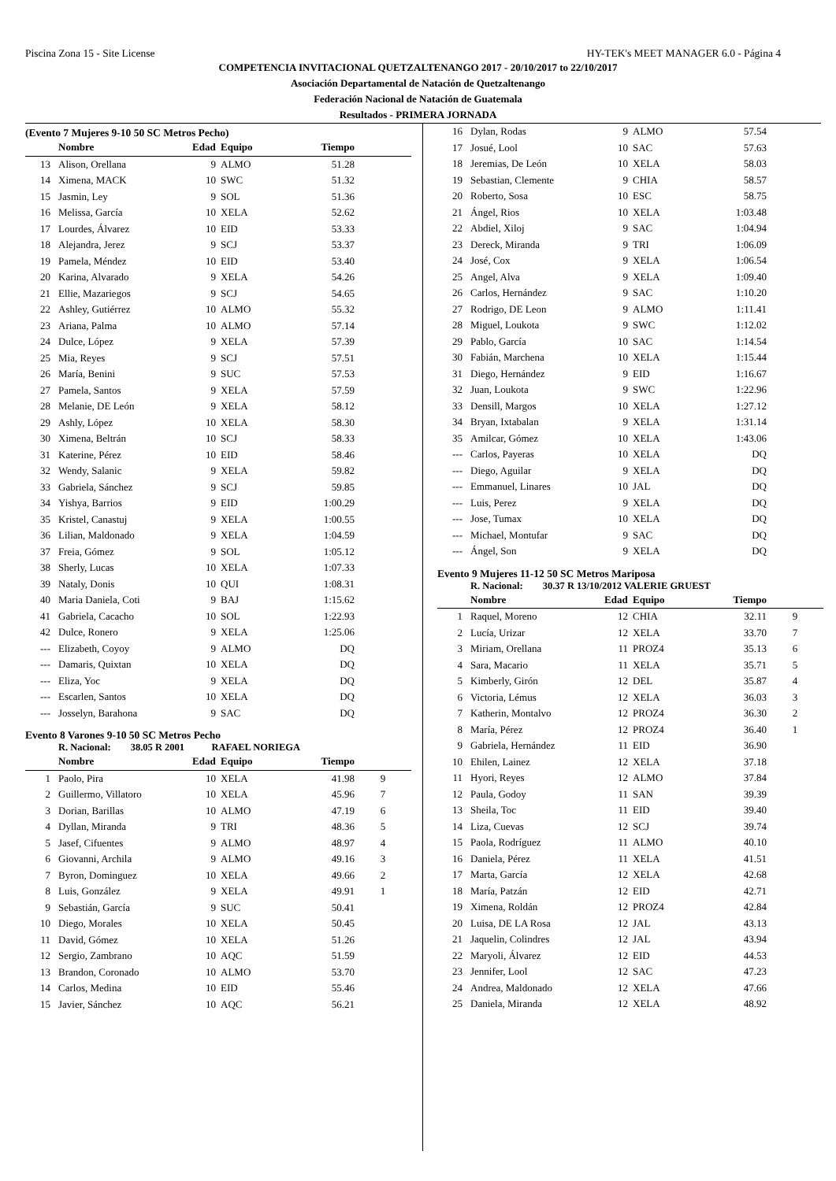Piscina Zona 15 - Site License HY-TEK's MEET MANAGER 6.0 - Página 4
COMPETENCIA INVITACIONAL QUETZALTENANGO 2017 - 20/10/2017 to 22/10/2017
Asociación Departamental de Natación de Quetzaltenango
Federación Nacional de Natación de Guatemala
Resultados - PRIMERA JORNADA
(Evento 7 Mujeres 9-10 50 SC Metros Pecho)
| | Nombre | Edad | Equipo | Tiempo | |
| --- | --- | --- | --- | --- | --- |
| 13 | Alison, Orellana | 9 | ALMO | 51.28 | |
| 14 | Ximena, MACK | 10 | SWC | 51.32 | |
| 15 | Jasmin, Ley | 9 | SOL | 51.36 | |
| 16 | Melissa, García | 10 | XELA | 52.62 | |
| 17 | Lourdes, Álvarez | 10 | EID | 53.33 | |
| 18 | Alejandra, Jerez | 9 | SCJ | 53.37 | |
| 19 | Pamela, Méndez | 10 | EID | 53.40 | |
| 20 | Karina, Alvarado | 9 | XELA | 54.26 | |
| 21 | Ellie, Mazariegos | 9 | SCJ | 54.65 | |
| 22 | Ashley, Gutiérrez | 10 | ALMO | 55.32 | |
| 23 | Ariana, Palma | 10 | ALMO | 57.14 | |
| 24 | Dulce, López | 9 | XELA | 57.39 | |
| 25 | Mia, Reyes | 9 | SCJ | 57.51 | |
| 26 | María, Benini | 9 | SUC | 57.53 | |
| 27 | Pamela, Santos | 9 | XELA | 57.59 | |
| 28 | Melanie, DE León | 9 | XELA | 58.12 | |
| 29 | Ashly, López | 10 | XELA | 58.30 | |
| 30 | Ximena, Beltrán | 10 | SCJ | 58.33 | |
| 31 | Katerine, Pérez | 10 | EID | 58.46 | |
| 32 | Wendy, Salanic | 9 | XELA | 59.82 | |
| 33 | Gabriela, Sánchez | 9 | SCJ | 59.85 | |
| 34 | Yishya, Barrios | 9 | EID | 1:00.29 | |
| 35 | Kristel, Canastuj | 9 | XELA | 1:00.55 | |
| 36 | Lilian, Maldonado | 9 | XELA | 1:04.59 | |
| 37 | Freia, Gómez | 9 | SOL | 1:05.12 | |
| 38 | Sherly, Lucas | 10 | XELA | 1:07.33 | |
| 39 | Nataly, Donis | 10 | QUI | 1:08.31 | |
| 40 | Maria Daniela, Coti | 9 | BAJ | 1:15.62 | |
| 41 | Gabriela, Cacacho | 10 | SOL | 1:22.93 | |
| 42 | Dulce, Ronero | 9 | XELA | 1:25.06 | |
| --- | Elizabeth, Coyoy | 9 | ALMO | DQ | |
| --- | Damaris, Quixtan | 10 | XELA | DQ | |
| --- | Eliza, Yoc | 9 | XELA | DQ | |
| --- | Escarlen, Santos | 10 | XELA | DQ | |
| --- | Josselyn, Barahona | 9 | SAC | DQ | |
Evento 8 Varones 9-10 50 SC Metros Pecho
R. Nacional: 38.05 R 2001 RAFAEL NORIEGA
| | Nombre | Edad | Equipo | Tiempo | |
| --- | --- | --- | --- | --- | --- |
| 1 | Paolo, Pira | 10 | XELA | 41.98 | 9 |
| 2 | Guillermo, Villatoro | 10 | XELA | 45.96 | 7 |
| 3 | Dorian, Barillas | 10 | ALMO | 47.19 | 6 |
| 4 | Dyllan, Miranda | 9 | TRI | 48.36 | 5 |
| 5 | Jasef, Cifuentes | 9 | ALMO | 48.97 | 4 |
| 6 | Giovanni, Archila | 9 | ALMO | 49.16 | 3 |
| 7 | Byron, Dominguez | 10 | XELA | 49.66 | 2 |
| 8 | Luis, González | 9 | XELA | 49.91 | 1 |
| 9 | Sebastián, García | 9 | SUC | 50.41 | |
| 10 | Diego, Morales | 10 | XELA | 50.45 | |
| 11 | David, Gómez | 10 | XELA | 51.26 | |
| 12 | Sergio, Zambrano | 10 | AQC | 51.59 | |
| 13 | Brandon, Coronado | 10 | ALMO | 53.70 | |
| 14 | Carlos, Medina | 10 | EID | 55.46 | |
| 15 | Javier, Sánchez | 10 | AQC | 56.21 | |
| 16 | Dylan, Rodas | 9 | ALMO | 57.54 | |
| 17 | Josué, Lool | 10 | SAC | 57.63 | |
| 18 | Jeremias, De León | 10 | XELA | 58.03 | |
| 19 | Sebastian, Clemente | 9 | CHIA | 58.57 | |
| 20 | Roberto, Sosa | 10 | ESC | 58.75 | |
| 21 | Ángel, Rios | 10 | XELA | 1:03.48 | |
| 22 | Abdiel, Xiloj | 9 | SAC | 1:04.94 | |
| 23 | Dereck, Miranda | 9 | TRI | 1:06.09 | |
| 24 | José, Cox | 9 | XELA | 1:06.54 | |
| 25 | Angel, Alva | 9 | XELA | 1:09.40 | |
| 26 | Carlos, Hernández | 9 | SAC | 1:10.20 | |
| 27 | Rodrigo, DE Leon | 9 | ALMO | 1:11.41 | |
| 28 | Miguel, Loukota | 9 | SWC | 1:12.02 | |
| 29 | Pablo, García | 10 | SAC | 1:14.54 | |
| 30 | Fabián, Marchena | 10 | XELA | 1:15.44 | |
| 31 | Diego, Hernández | 9 | EID | 1:16.67 | |
| 32 | Juan, Loukota | 9 | SWC | 1:22.96 | |
| 33 | Densill, Margos | 10 | XELA | 1:27.12 | |
| 34 | Bryan, Ixtabalan | 9 | XELA | 1:31.14 | |
| 35 | Amilcar, Gómez | 10 | XELA | 1:43.06 | |
| --- | Carlos, Payeras | 10 | XELA | DQ | |
| --- | Diego, Aguilar | 9 | XELA | DQ | |
| --- | Emmanuel, Linares | 10 | JAL | DQ | |
| --- | Luis, Perez | 9 | XELA | DQ | |
| --- | Jose, Tumax | 10 | XELA | DQ | |
| --- | Michael, Montufar | 9 | SAC | DQ | |
| --- | Ángel, Son | 9 | XELA | DQ | |
Evento 9 Mujeres 11-12 50 SC Metros Mariposa
R. Nacional: 30.37 R 13/10/2012 VALERIE GRUEST
| | Nombre | Edad | Equipo | Tiempo | |
| --- | --- | --- | --- | --- | --- |
| 1 | Raquel, Moreno | 12 | CHIA | 32.11 | 9 |
| 2 | Lucía, Urizar | 12 | XELA | 33.70 | 7 |
| 3 | Miriam, Orellana | 11 | PROZ4 | 35.13 | 6 |
| 4 | Sara, Macario | 11 | XELA | 35.71 | 5 |
| 5 | Kimberly, Girón | 12 | DEL | 35.87 | 4 |
| 6 | Victoria, Lémus | 12 | XELA | 36.03 | 3 |
| 7 | Katherin, Montalvo | 12 | PROZ4 | 36.30 | 2 |
| 8 | María, Pérez | 12 | PROZ4 | 36.40 | 1 |
| 9 | Gabriela, Hernández | 11 | EID | 36.90 | |
| 10 | Ehilen, Lainez | 12 | XELA | 37.18 | |
| 11 | Hyori, Reyes | 12 | ALMO | 37.84 | |
| 12 | Paula, Godoy | 11 | SAN | 39.39 | |
| 13 | Sheila, Toc | 11 | EID | 39.40 | |
| 14 | Liza, Cuevas | 12 | SCJ | 39.74 | |
| 15 | Paola, Rodríguez | 11 | ALMO | 40.10 | |
| 16 | Daniela, Pérez | 11 | XELA | 41.51 | |
| 17 | Marta, García | 12 | XELA | 42.68 | |
| 18 | María, Patzán | 12 | EID | 42.71 | |
| 19 | Ximena, Roldán | 12 | PROZ4 | 42.84 | |
| 20 | Luisa, DE LA Rosa | 12 | JAL | 43.13 | |
| 21 | Jaquelin, Colindres | 12 | JAL | 43.94 | |
| 22 | Maryoli, Álvarez | 12 | EID | 44.53 | |
| 23 | Jennifer, Lool | 12 | SAC | 47.23 | |
| 24 | Andrea, Maldonado | 12 | XELA | 47.66 | |
| 25 | Daniela, Miranda | 12 | XELA | 48.92 | |